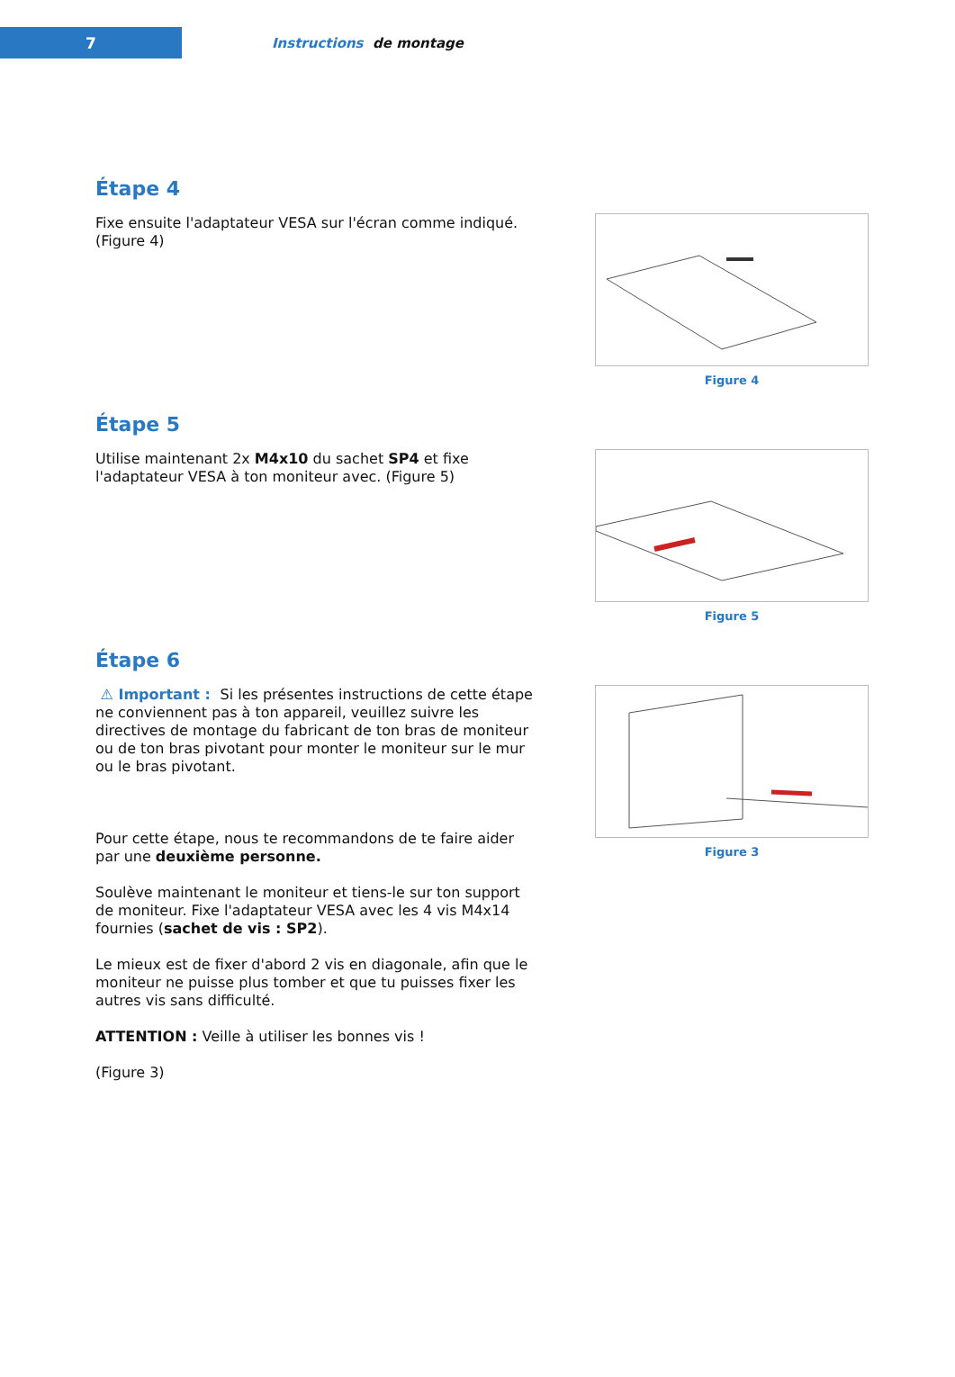7
Instructions de montage
Étape 4
Fixe ensuite l'adaptateur VESA sur l'écran comme indiqué. (Figure 4)
Figure 4
Étape 5
Utilise maintenant 2x M4x10 du sachet SP4 et fixe l'adaptateur VESA à ton moniteur avec. (Figure 5)
Figure 5
Étape 6
⚠ Important : Si les présentes instructions de cette étape ne conviennent pas à ton appareil, veuillez suivre les directives de montage du fabricant de ton bras de moniteur ou de ton bras pivotant pour monter le moniteur sur le mur ou le bras pivotant.
Pour cette étape, nous te recommandons de te faire aider par une deuxième personne.
Soulève maintenant le moniteur et tiens-le sur ton support de moniteur. Fixe l'adaptateur VESA avec les 4 vis M4x14 fournies (sachet de vis : SP2).
Le mieux est de fixer d'abord 2 vis en diagonale, afin que le moniteur ne puisse plus tomber et que tu puisses fixer les autres vis sans difficulté.
ATTENTION : Veille à utiliser les bonnes vis !
(Figure 3)
Figure 3